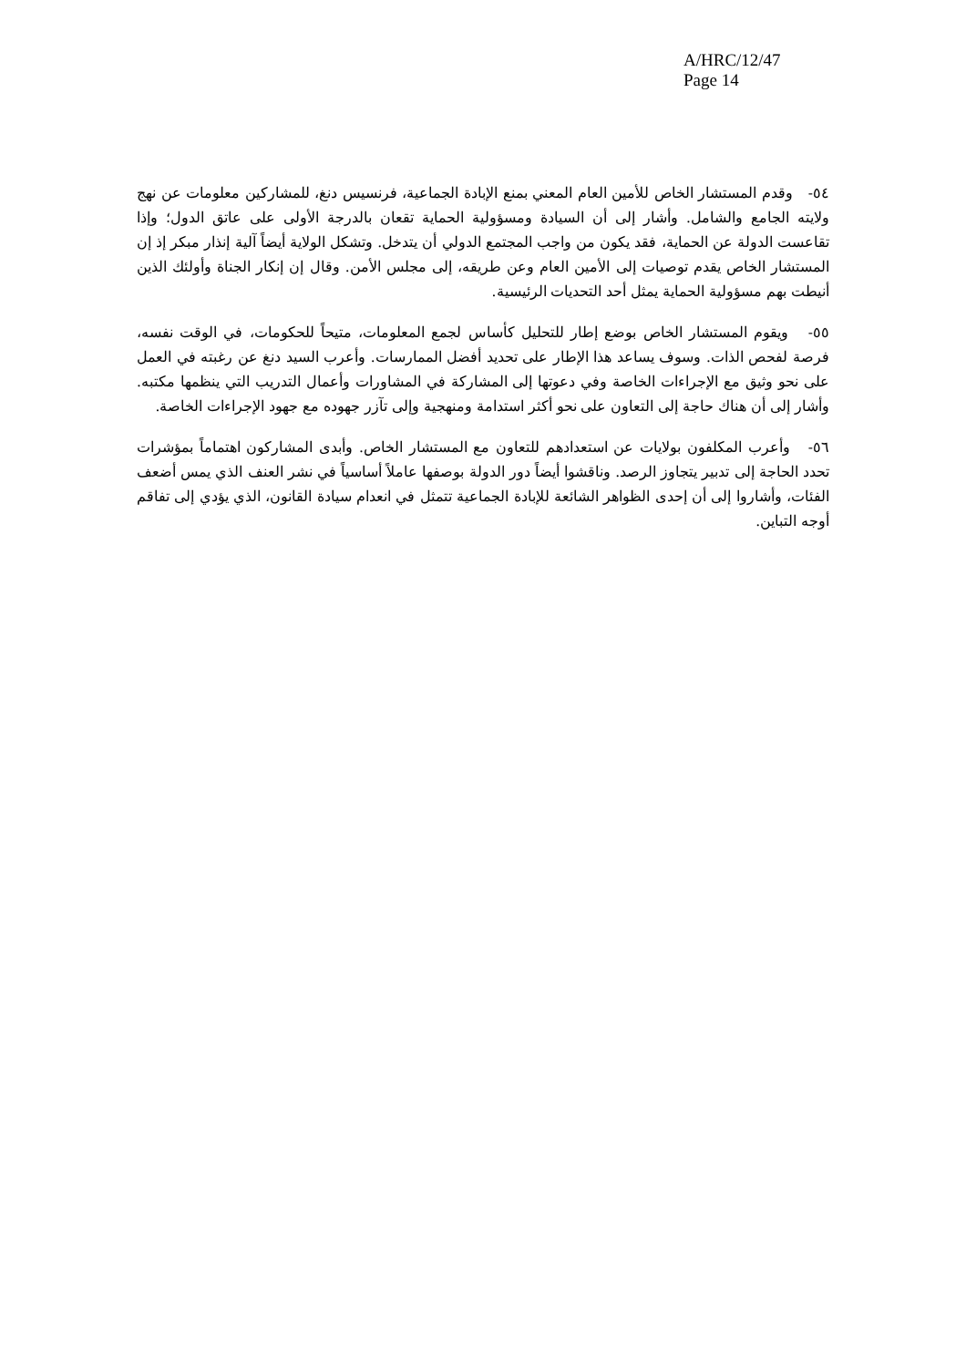A/HRC/12/47
Page 14
٥٤- وقدم المستشار الخاص للأمين العام المعني بمنع الإبادة الجماعية، فرنسيس دنغ، للمشاركين معلومات عن نهج ولايته الجامع والشامل. وأشار إلى أن السيادة ومسؤولية الحماية تقعان بالدرجة الأولى على عاتق الدول؛ وإذا تقاعست الدولة عن الحماية، فقد يكون من واجب المجتمع الدولي أن يتدخل. وتشكل الولاية أيضاً آلية إنذار مبكر إذ إن المستشار الخاص يقدم توصيات إلى الأمين العام وعن طريقه، إلى مجلس الأمن. وقال إن إنكار الجناة وأولئك الذين أنيطت بهم مسؤولية الحماية يمثل أحد التحديات الرئيسية.
٥٥- ويقوم المستشار الخاص بوضع إطار للتحليل كأساس لجمع المعلومات، متيحاً للحكومات، في الوقت نفسه، فرصة لفحص الذات. وسوف يساعد هذا الإطار على تحديد أفضل الممارسات. وأعرب السيد دنغ عن رغبته في العمل على نحو وثيق مع الإجراءات الخاصة وفي دعوتها إلى المشاركة في المشاورات وأعمال التدريب التي ينظمها مكتبه. وأشار إلى أن هناك حاجة إلى التعاون على نحو أكثر استدامة ومنهجية وإلى تآزر جهوده مع جهود الإجراءات الخاصة.
٥٦- وأعرب المكلفون بولايات عن استعدادهم للتعاون مع المستشار الخاص. وأبدى المشاركون اهتماماً بمؤشرات تحدد الحاجة إلى تدبير يتجاوز الرصد. وناقشوا أيضاً دور الدولة بوصفها عاملاً أساسياً في نشر العنف الذي يمس أضعف الفئات، وأشاروا إلى أن إحدى الظواهر الشائعة للإبادة الجماعية تتمثل في انعدام سيادة القانون، الذي يؤدي إلى تفاقم أوجه التباين.